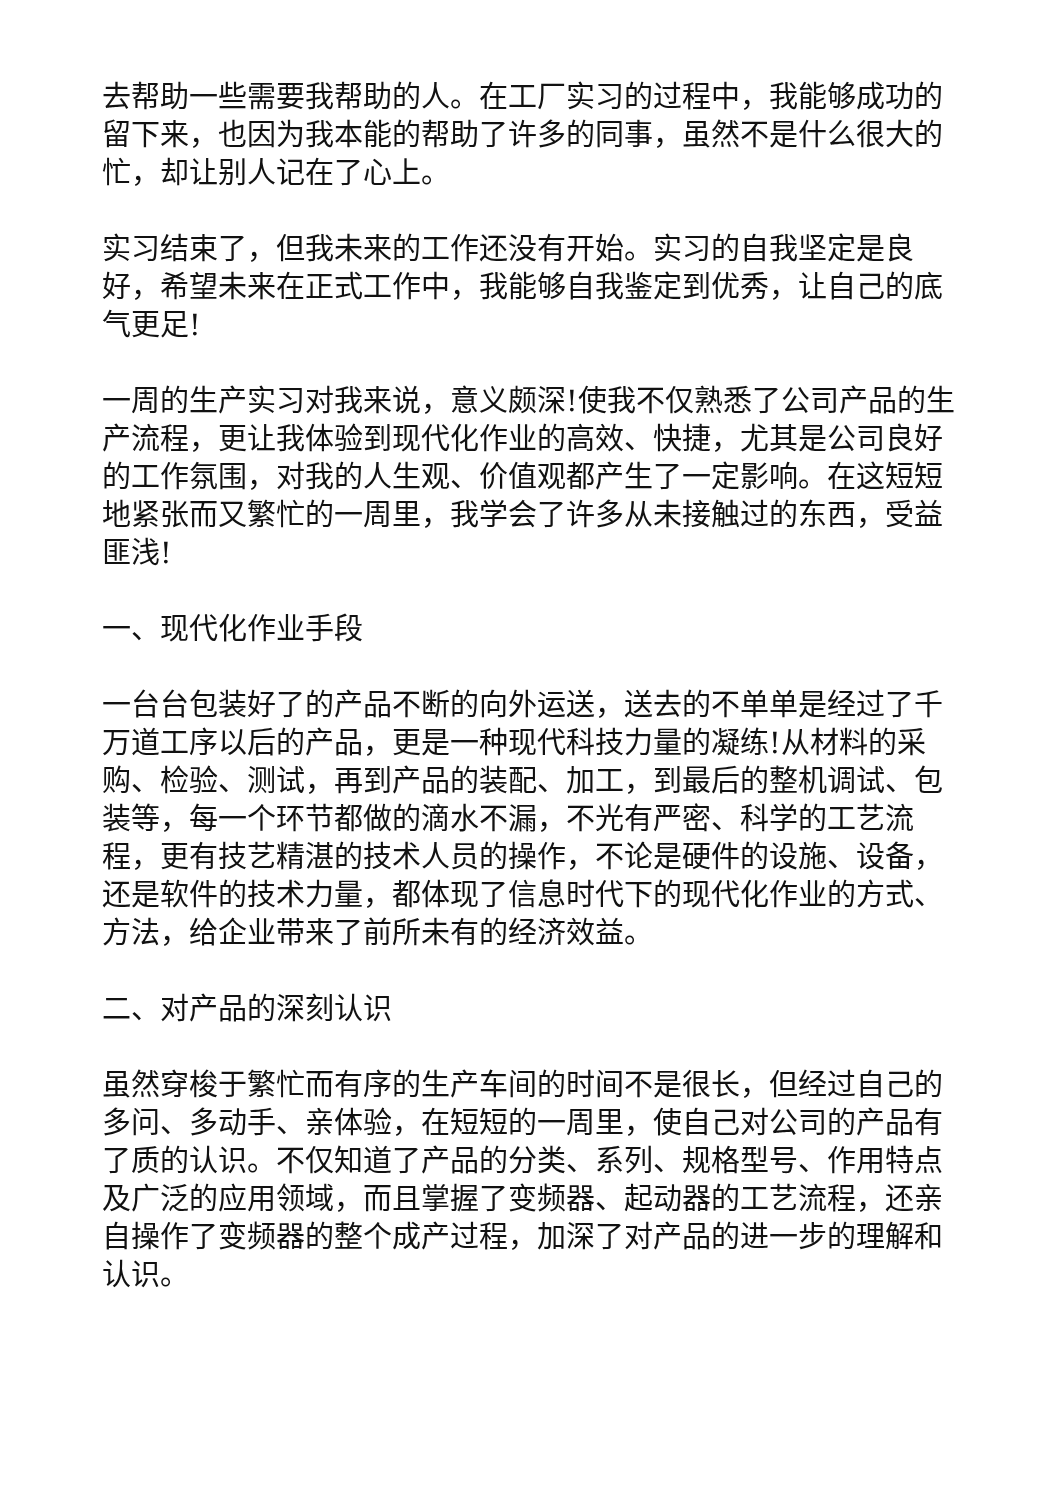去帮助一些需要我帮助的人。在工厂实习的过程中，我能够成功的留下来，也因为我本能的帮助了许多的同事，虽然不是什么很大的忙，却让别人记在了心上。
实习结束了，但我未来的工作还没有开始。实习的自我坚定是良好，希望未来在正式工作中，我能够自我鉴定到优秀，让自己的底气更足!
一周的生产实习对我来说，意义颇深!使我不仅熟悉了公司产品的生产流程，更让我体验到现代化作业的高效、快捷，尤其是公司良好的工作氛围，对我的人生观、价值观都产生了一定影响。在这短短地紧张而又繁忙的一周里，我学会了许多从未接触过的东西，受益匪浅!
一、现代化作业手段
一台台包装好了的产品不断的向外运送，送去的不单单是经过了千万道工序以后的产品，更是一种现代科技力量的凝练!从材料的采购、检验、测试，再到产品的装配、加工，到最后的整机调试、包装等，每一个环节都做的滴水不漏，不光有严密、科学的工艺流程，更有技艺精湛的技术人员的操作，不论是硬件的设施、设备，还是软件的技术力量，都体现了信息时代下的现代化作业的方式、方法，给企业带来了前所未有的经济效益。
二、对产品的深刻认识
虽然穿梭于繁忙而有序的生产车间的时间不是很长，但经过自己的多问、多动手、亲体验，在短短的一周里，使自己对公司的产品有了质的认识。不仅知道了产品的分类、系列、规格型号、作用特点及广泛的应用领域，而且掌握了变频器、起动器的工艺流程，还亲自操作了变频器的整个成产过程，加深了对产品的进一步的理解和认识。